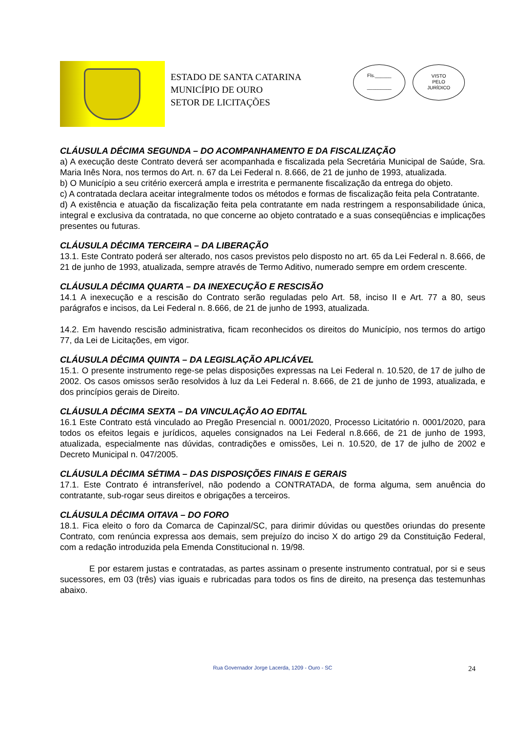ESTADO DE SANTA CATARINA
MUNICÍPIO DE OURO
SETOR DE LICITAÇÕES
Fls.______
_________
VISTO
PELO
JURÍDICO
CLÁUSULA DÉCIMA SEGUNDA – DO ACOMPANHAMENTO E DA FISCALIZAÇÃO
a) A execução deste Contrato deverá ser acompanhada e fiscalizada pela Secretária Municipal de Saúde, Sra. Maria Inês Nora, nos termos do Art. n. 67 da Lei Federal n. 8.666, de 21 de junho de 1993, atualizada.
b) O Município a seu critério exercerá ampla e irrestrita e permanente fiscalização da entrega do objeto.
c) A contratada declara aceitar integralmente todos os métodos e formas de fiscalização feita pela Contratante.
d) A existência e atuação da fiscalização feita pela contratante em nada restringem a responsabilidade única, integral e exclusiva da contratada, no que concerne ao objeto contratado e a suas conseqüências e implicações presentes ou futuras.
CLÁUSULA DÉCIMA TERCEIRA – DA LIBERAÇÃO
13.1. Este Contrato poderá ser alterado, nos casos previstos pelo disposto no art. 65 da Lei Federal n. 8.666, de 21 de junho de 1993, atualizada, sempre através de Termo Aditivo, numerado sempre em ordem crescente.
CLÁUSULA DÉCIMA QUARTA – DA INEXECUÇÃO E RESCISÃO
14.1 A inexecução e a rescisão do Contrato serão reguladas pelo Art. 58, inciso II e Art. 77 a 80, seus parágrafos e incisos, da Lei Federal n. 8.666, de 21 de junho de 1993, atualizada.
14.2. Em havendo rescisão administrativa, ficam reconhecidos os direitos do Município, nos termos do artigo 77, da Lei de Licitações, em vigor.
CLÁUSULA DÉCIMA QUINTA – DA LEGISLAÇÃO APLICÁVEL
15.1. O presente instrumento rege-se pelas disposições expressas na Lei Federal n. 10.520, de 17 de julho de 2002. Os casos omissos serão resolvidos à luz da Lei Federal n. 8.666, de 21 de junho de 1993, atualizada, e dos princípios gerais de Direito.
CLÁUSULA DÉCIMA SEXTA – DA VINCULAÇÃO AO EDITAL
16.1 Este Contrato está vinculado ao Pregão Presencial n. 0001/2020, Processo Licitatório n. 0001/2020, para todos os efeitos legais e jurídicos, aqueles consignados na Lei Federal n.8.666, de 21 de junho de 1993, atualizada, especialmente nas dúvidas, contradições e omissões, Lei n. 10.520, de 17 de julho de 2002 e Decreto Municipal n. 047/2005.
CLÁUSULA DÉCIMA SÉTIMA – DAS DISPOSIÇÕES FINAIS E GERAIS
17.1. Este Contrato é intransferível, não podendo a CONTRATADA, de forma alguma, sem anuência do contratante, sub-rogar seus direitos e obrigações a terceiros.
CLÁUSULA DÉCIMA OITAVA – DO FORO
18.1. Fica eleito o foro da Comarca de Capinzal/SC, para dirimir dúvidas ou questões oriundas do presente Contrato, com renúncia expressa aos demais, sem prejuízo do inciso X do artigo 29 da Constituição Federal, com a redação introduzida pela Emenda Constitucional n. 19/98.
E por estarem justas e contratadas, as partes assinam o presente instrumento contratual, por si e seus sucessores, em 03 (três) vias iguais e rubricadas para todos os fins de direito, na presença das testemunhas abaixo.
Rua Governador Jorge Lacerda, 1209 - Ouro - SC 24